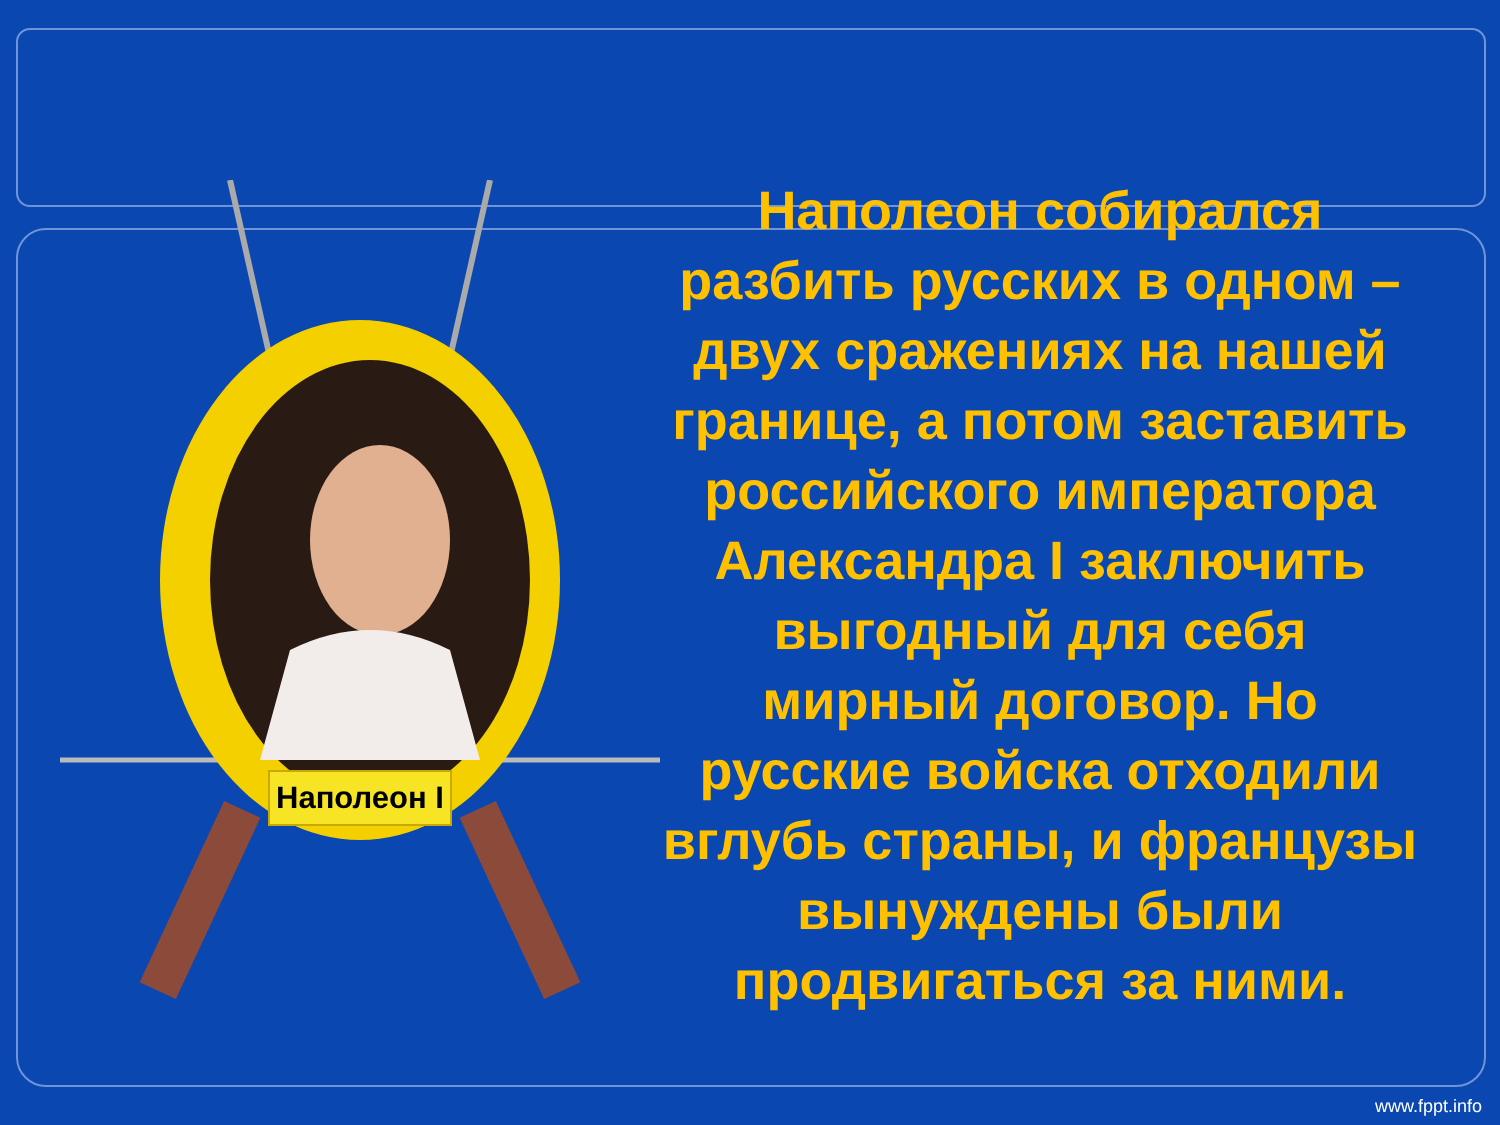Наполеон I
Наполеон собирался разбить русских в одном – двух сражениях на нашей границе, а потом заставить российского императора Александра I заключить выгодный для себя мирный договор. Но русские войска отходили вглубь страны, и французы вынуждены были продвигаться за ними.
www.fppt.info